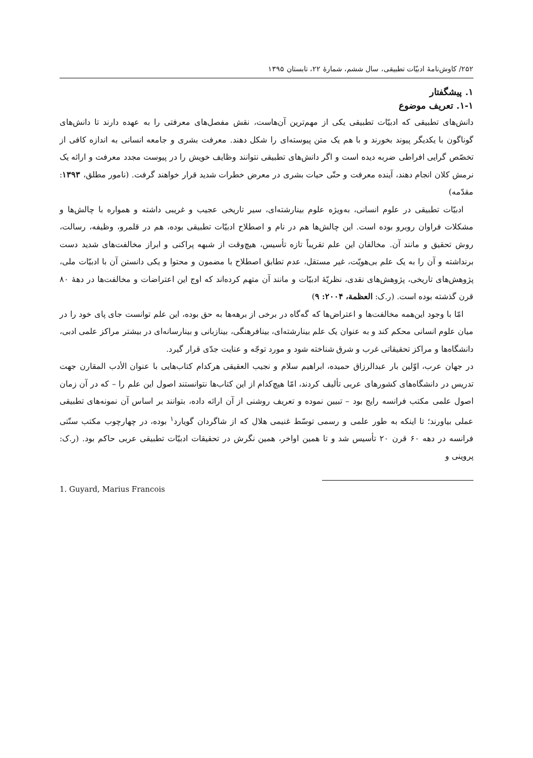۲۵۲/ کاوش‌نامۀ ادبیّات تطبیقی، سال ششم، شمارۀ ۲۲، تابستان ۱۳۹۵
۱. پیشگفتار
۱-۱. تعریف موضوع
دانش‌های تطبیقی که ادبیّات تطبیقی یکی از مهم‌ترین آن‌هاست، نقش مفصل‌های معرفتی را به عهده دارند تا دانش‌های گوناگون با یکدیگر پیوند بخورند و با هم یک متن پیوسته‌ای را شکل دهند. معرفت بشری و جامعه انسانی به اندازه کافی از تخصّص گرایی افراطی ضربه دیده است و اگر دانش‌های تطبیقی نتوانند وظایف خویش را در پیوست مجدد معرفت و ارائه یک نرمش کلان انجام دهند، آینده معرفت و حتّی حیات بشری در معرض خطرات شدید قرار خواهند گرفت. (نامور مطلق، ۱۳۹۳: مقدّمه)
ادبیّات تطبیقی در علوم انسانی، به‌ویژه علوم بینارشته‌ای، سیر تاریخی عجیب و غریبی داشته و همواره با چالش‌ها و مشکلات فراوان روبرو بوده است. این چالش‌ها هم در نام و اصطلاح ادبیّات تطبیقی بوده، هم در قلمرو، وظیفه، رسالت، روش تحقیق و مانند آن. مخالفان این علم تقریباً تازه تأسیس، هیچ‌وقت از شبهه پراکنی و ابراز مخالفت‌های شدید دست برنداشته و آن را به یک علم بی‌هویّت، غیر مستقل، عدم تطابق اصطلاح با مضمون و محتوا و یکی دانستن آن با ادبیّات ملی، پژوهش‌های تاریخی، پژوهش‌های نقدی، نظریّۀ ادبیّات و مانند آن متهم کرده‌اند که اوج این اعتراضات و مخالفت‌ها در دهۀ ۸۰ قرن گذشته بوده است. (ر.ک: العظمة، ۲۰۰۴: ۹)
امّا با وجود این‌همه مخالفت‌ها و اعتراض‌ها که گه‌گاه در برخی از برهه‌ها به حق بوده، این علم توانست جای پای خود را در میان علوم انسانی محکم کند و به عنوان یک علم بینارشته‌ای، بینافرهنگی، بینازبانی و بینارسانه‌ای در بیشتر مراکز علمی ادبی، دانشگاه‌ها و مراکز تحقیقاتی غرب و شرق شناخته شود و مورد توجّه و عنایت جدّی قرار گیرد.
در جهان عرب، اوّلین بار عبدالرزاق حمیده، ابراهیم سلام و نجیب العقیقی هرکدام کتاب‌هایی با عنوان الأدب المقارن جهت تدریس در دانشگاه‌های کشورهای عربی تألیف کردند، امّا هیچ‌کدام از این کتاب‌ها نتوانستند اصول این علم را – که در آن زمان اصول علمی مکتب فرانسه رایج بود – تبیین نموده و تعریف روشنی از آن ارائه داده، بتوانند بر اساس آن نمونه‌های تطبیقی عملی بیاورند؛ تا اینکه به طور علمی و رسمی توسّط غنیمی هلال که از شاگردان گویارد<sup>۱</sup> بوده، در چهارچوب مکتب سنّتی فرانسه در دهه ۶۰ قرن ۲۰ تأسیس شد و تا همین اواخر، همین نگرش در تحقیقات ادبیّات تطبیقی عربی حاکم بود. (ر.ک: پروینی و
1. Guyard, Marius Francois